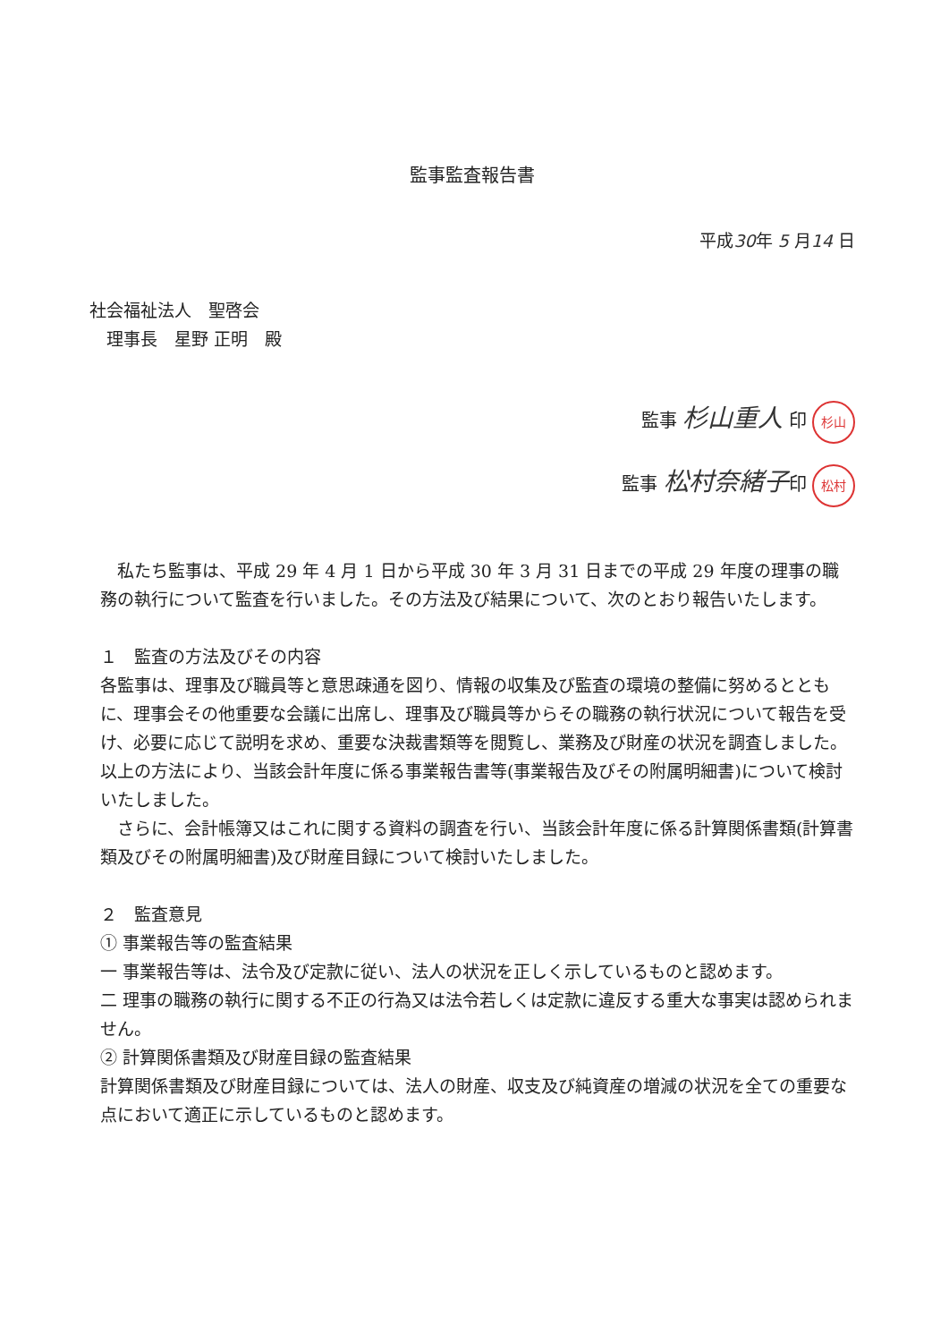監事監査報告書
平成30年 5 月14 日
社会福祉法人　聖啓会
　理事長　星野 正明　殿
監事 杉山重人 印 杉山
監事 松村奈緒子印 松村
　私たち監事は、平成 29 年 4 月 1 日から平成 30 年 3 月 31 日までの平成 29 年度の理事の職務の執行について監査を行いました。その方法及び結果について、次のとおり報告いたします。
１　監査の方法及びその内容
各監事は、理事及び職員等と意思疎通を図り、情報の収集及び監査の環境の整備に努めるとともに、理事会その他重要な会議に出席し、理事及び職員等からその職務の執行状況について報告を受け、必要に応じて説明を求め、重要な決裁書類等を閲覧し、業務及び財産の状況を調査しました。以上の方法により、当該会計年度に係る事業報告書等(事業報告及びその附属明細書)について検討いたしました。
　さらに、会計帳簿又はこれに関する資料の調査を行い、当該会計年度に係る計算関係書類(計算書類及びその附属明細書)及び財産目録について検討いたしました。
２　監査意見
① 事業報告等の監査結果
一 事業報告等は、法令及び定款に従い、法人の状況を正しく示しているものと認めます。
二 理事の職務の執行に関する不正の行為又は法令若しくは定款に違反する重大な事実は認められません。
② 計算関係書類及び財産目録の監査結果
計算関係書類及び財産目録については、法人の財産、収支及び純資産の増減の状況を全ての重要な点において適正に示しているものと認めます。